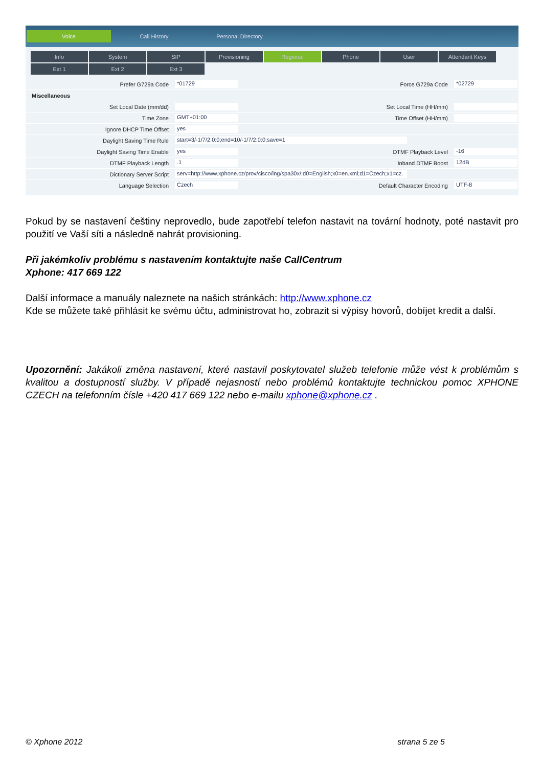Voice Call History Personal Directory
Info System SIP Provisioning Regional Phone User Attendant Keys
Ext 1 Ext 2 Ext 3
Prefer G729a Code *01729 Force G729a Code *02729
Miscellaneous
Set Local Date (mm/dd) Set Local Time (HH/mm)
Time Zone GMT+01:00 Time Offset (HH/mm)
Ignore DHCP Time Offset yes
Daylight Saving Time Rule start=3/-1/7/2:0:0;end=10/-1/7/2:0:0;save=1
Daylight Saving Time Enable yes DTMF Playback Level -16
DTMF Playback Length.1 Inband DTMF Boost 12dB
Dictionary Server Script serv=http://www.xphone.cz/prov/cisco/lng/spa30x/;d0=English;x0=en.xml;d1=Czech;x1=cz.
Language Selection Czech Default Character Encoding UTF-8
Pokud by se nastavení češtiny neprovedlo, bude zapotřebí telefon nastavit na tovární hodnoty, poté nastavit pro použití ve Vaší síti a následně nahrát provisioning.
Při jakémkoliv problému s nastavením kontaktujte naše CallCentrum
Xphone: 417 669 122
Další informace a manuály naleznete na našich stránkách: http://www.xphone.cz
Kde se můžete také přihlásit ke svému účtu, administrovat ho, zobrazit si výpisy hovorů, dobíjet kredit a další.
Upozornění: Jakákoli změna nastavení, které nastavil poskytovatel služeb telefonie může vést k problémům s kvalitou a dostupností služby. V případě nejasností nebo problémů kontaktujte technickou pomoc XPHONE CZECH na telefonním čísle +420 417 669 122 nebo e-mailu xphone@xphone.cz .
© Xphone 2012 strana 5 ze 5